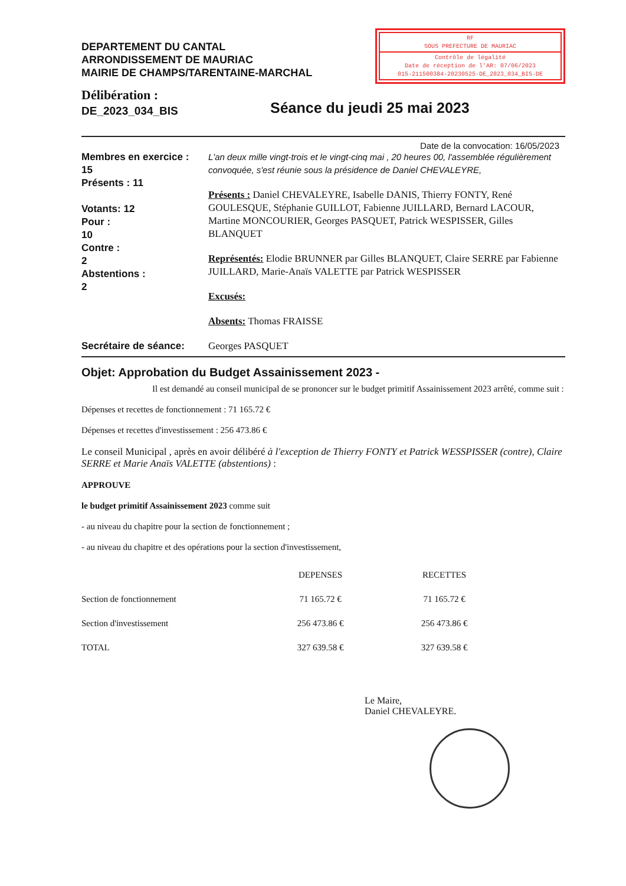DEPARTEMENT DU CANTAL
ARRONDISSEMENT DE MAURIAC
MAIRIE DE CHAMPS/TARENTAINE-MARCHAL
RF
SOUS PREFECTURE DE MAURIAC
Contrôle de légalité
Date de réception de l'AR: 07/06/2023
015-211500384-20230525-DE_2023_034_BIS-DE
Délibération :
DE_2023_034_BIS
Séance du jeudi 25 mai 2023
Date de la convocation: 16/05/2023
Membres en exercice :
15
Présents : 11
Votants: 12
Pour :
10
Contre :
2
Abstentions :
2
L'an deux mille vingt-trois et le vingt-cinq mai , 20 heures 00, l'assemblée régulièrement convoquée, s'est réunie sous la présidence de Daniel CHEVALEYRE,
Présents : Daniel CHEVALEYRE, Isabelle DANIS, Thierry FONTY, René GOULESQUE, Stéphanie GUILLOT, Fabienne JUILLARD, Bernard LACOUR, Martine MONCOURIER, Georges PASQUET, Patrick WESPISSER, Gilles BLANQUET
Représentés: Elodie BRUNNER par Gilles BLANQUET, Claire SERRE par Fabienne JUILLARD, Marie-Anaïs VALETTE par Patrick WESPISSER
Excusés:
Absents: Thomas FRAISSE
Secrétaire de séance: Georges PASQUET
Objet: Approbation du Budget Assainissement 2023 -
Il est demandé au conseil municipal de se prononcer sur le budget primitif Assainissement 2023 arrêté, comme suit :
Dépenses et recettes de fonctionnement : 71 165.72 €
Dépenses et recettes d'investissement : 256 473.86 €
Le conseil Municipal , après en avoir délibéré à l'exception de Thierry FONTY et Patrick WESSPISSER (contre), Claire SERRE et Marie Anaïs VALETTE (abstentions) :
APPROUVE
le budget primitif Assainissement 2023 comme suit
- au niveau du chapitre pour la section de fonctionnement ;
- au niveau du chapitre et des opérations pour la section d'investissement,
| | DEPENSES | RECETTES |
| --- | --- | --- |
| Section de fonctionnement | 71 165.72 € | 71 165.72 € |
| Section d'investissement | 256 473.86 € | 256 473.86 € |
| TOTAL | 327 639.58 € | 327 639.58 € |
Le Maire,
Daniel CHEVALEYRE.